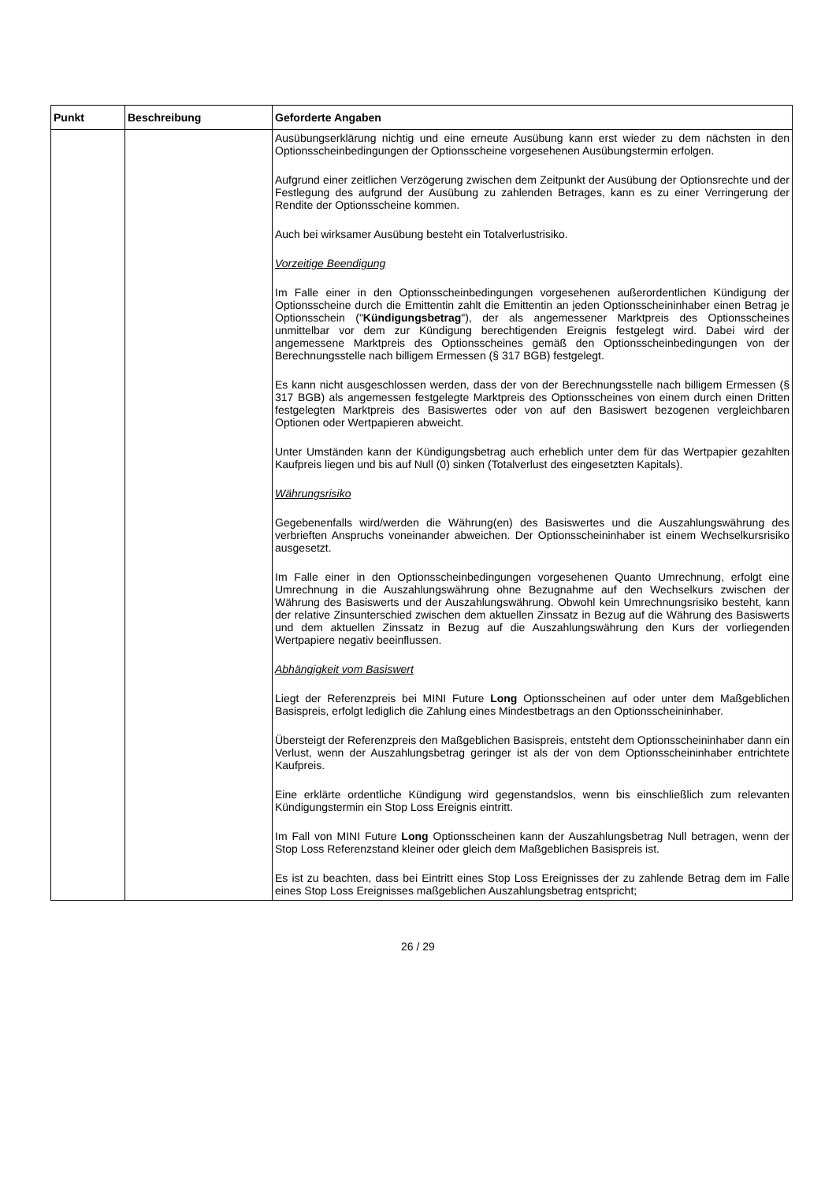| Punkt | Beschreibung | Geforderte Angaben |
| --- | --- | --- |
| | | Ausübungserklärung nichtig und eine erneute Ausübung kann erst wieder zu dem nächsten in den Optionsscheinbedingungen der Optionsscheine vorgesehenen Ausübungstermin erfolgen. Aufgrund einer zeitlichen Verzögerung zwischen dem Zeitpunkt der Ausübung der Optionsrechte und der Festlegung des aufgrund der Ausübung zu zahlenden Betrages, kann es zu einer Verringerung der Rendite der Optionsscheine kommen. Auch bei wirksamer Ausübung besteht ein Totalverlustrisiko. Vorzeitige Beendigung Im Falle einer in den Optionsscheinbedingungen vorgesehenen außerordentlichen Kündigung der Optionsscheine durch die Emittentin zahlt die Emittentin an jeden Optionsscheininhaber einen Betrag je Optionsschein (" Kündigungsbetrag "), der als angemessener Marktpreis des Optionsscheines unmittelbar vor dem zur Kündigung berechtigenden Ereignis festgelegt wird. Dabei wird der angemessene Marktpreis des Optionsscheines gemäß den Optionsscheinbedingungen von der Berechnungsstelle nach billigem Ermessen (§ 317 BGB) festgelegt. Es kann nicht ausgeschlossen werden, dass der von der Berechnungsstelle nach billigem Ermessen (§ 317 BGB) als angemessen festgelegte Marktpreis des Optionsscheines von einem durch einen Dritten festgelegten Marktpreis des Basiswertes oder von auf den Basiswert bezogenen vergleichbaren Optionen oder Wertpapieren abweicht. Unter Umständen kann der Kündigungsbetrag auch erheblich unter dem für das Wertpapier gezahlten Kaufpreis liegen und bis auf Null (0) sinken (Totalverlust des eingesetzten Kapitals). Währungsrisiko Gegebenenfalls wird/werden die Währung(en) des Basiswertes und die Auszahlungswährung des verbrieften Anspruchs voneinander abweichen. Der Optionsscheininhaber ist einem Wechselkursrisiko ausgesetzt. Im Falle einer in den Optionsscheinbedingungen vorgesehenen Quanto Umrechnung, erfolgt eine Umrechnung in die Auszahlungswährung ohne Bezugnahme auf den Wechselkurs zwischen der Währung des Basiswerts und der Auszahlungswährung. Obwohl kein Umrechnungsrisiko besteht, kann der relative Zinsunterschied zwischen dem aktuellen Zinssatz in Bezug auf die Währung des Basiswerts und dem aktuellen Zinssatz in Bezug auf die Auszahlungswährung den Kurs der vorliegenden Wertpapiere negativ beeinflussen. Abhängigkeit vom Basiswert Liegt der Referenzpreis bei MINI Future Long Optionsscheinen auf oder unter dem Maßgeblichen Basispreis, erfolgt lediglich die Zahlung eines Mindestbetrags an den Optionsscheininhaber. Übersteigt der Referenzpreis den Maßgeblichen Basispreis, entsteht dem Optionsscheininhaber dann ein Verlust, wenn der Auszahlungsbetrag geringer ist als der von dem Optionsscheininhaber entrichtete Kaufpreis. Eine erklärte ordentliche Kündigung wird gegenstandslos, wenn bis einschließlich zum relevanten Kündigungstermin ein Stop Loss Ereignis eintritt. Im Fall von MINI Future Long Optionsscheinen kann der Auszahlungsbetrag Null betragen, wenn der Stop Loss Referenzstand kleiner oder gleich dem Maßgeblichen Basispreis ist. Es ist zu beachten, dass bei Eintritt eines Stop Loss Ereignisses der zu zahlende Betrag dem im Falle eines Stop Loss Ereignisses maßgeblichen Auszahlungsbetrag entspricht; |
26 / 29